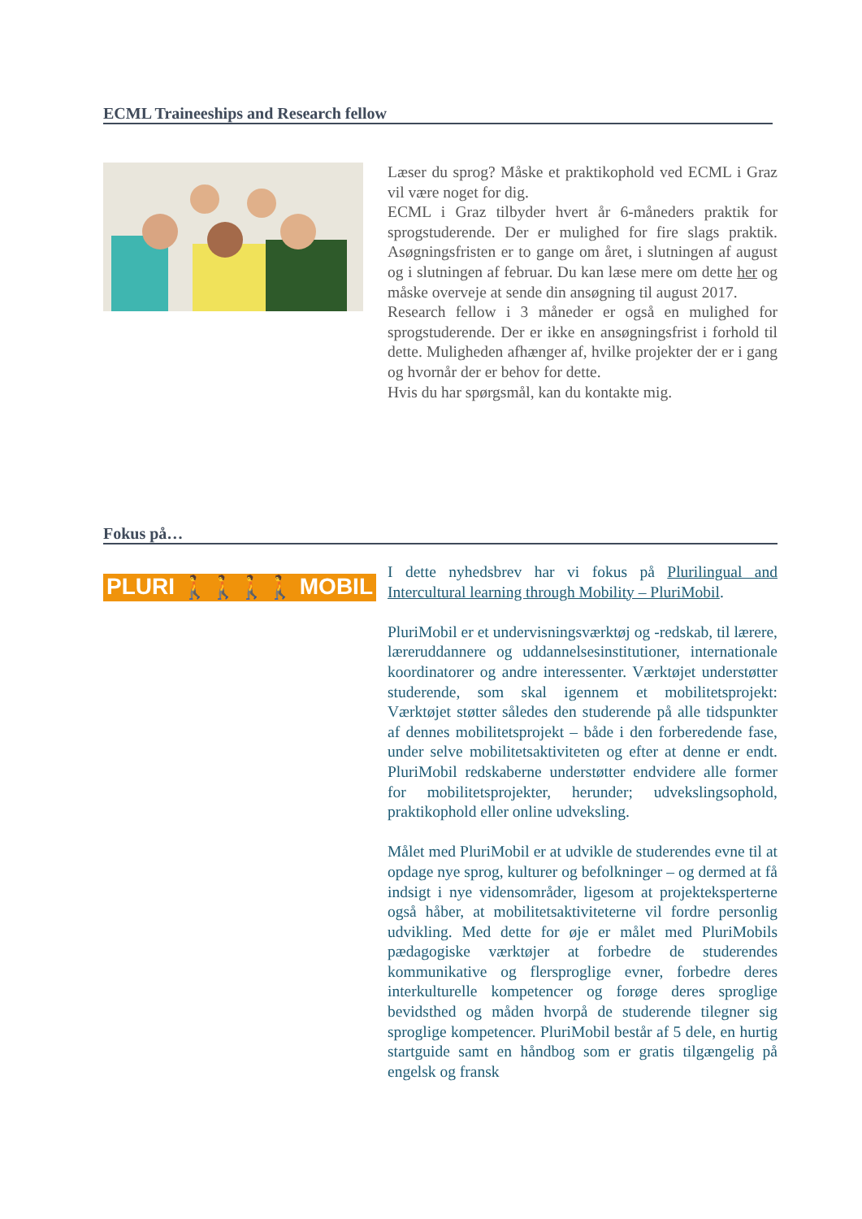ECML Traineeships and Research fellow
Læser du sprog? Måske et praktikophold ved ECML i Graz vil være noget for dig.
ECML i Graz tilbyder hvert år 6-måneders praktik for sprogstuderende. Der er mulighed for fire slags praktik. Asøgningsfristen er to gange om året, i slutningen af august og i slutningen af februar. Du kan læse mere om dette her og måske overveje at sende din ansøgning til august 2017.
Research fellow i 3 måneder er også en mulighed for sprogstuderende. Der er ikke en ansøgningsfrist i forhold til dette. Muligheden afhænger af, hvilke projekter der er i gang og hvornår der er behov for dette.
Hvis du har spørgsmål, kan du kontakte mig.
Fokus på…
PLURI 🚶🚶🚶🚶 MOBIL
I dette nyhedsbrev har vi fokus på Plurilingual and Intercultural learning through Mobility – PluriMobil.
PluriMobil er et undervisningsværktøj og -redskab, til lærere, læreruddannere og uddannelsesinstitutioner, internationale koordinatorer og andre interessenter. Værktøjet understøtter studerende, som skal igennem et mobilitetsprojekt: Værktøjet støtter således den studerende på alle tidspunkter af dennes mobilitetsprojekt – både i den forberedende fase, under selve mobilitetsaktiviteten og efter at denne er endt. PluriMobil redskaberne understøtter endvidere alle former for mobilitetsprojekter, herunder; udvekslingsophold, praktikophold eller online udveksling.
Målet med PluriMobil er at udvikle de studerendes evne til at opdage nye sprog, kulturer og befolkninger – og dermed at få indsigt i nye vidensområder, ligesom at projekteksperterne også håber, at mobilitetsaktiviteterne vil fordre personlig udvikling. Med dette for øje er målet med PluriMobils pædagogiske værktøjer at forbedre de studerendes kommunikative og flersproglige evner, forbedre deres interkulturelle kompetencer og forøge deres sproglige bevidsthed og måden hvorpå de studerende tilegner sig sproglige kompetencer. PluriMobil består af 5 dele, en hurtig startguide samt en håndbog som er gratis tilgængelig på engelsk og fransk